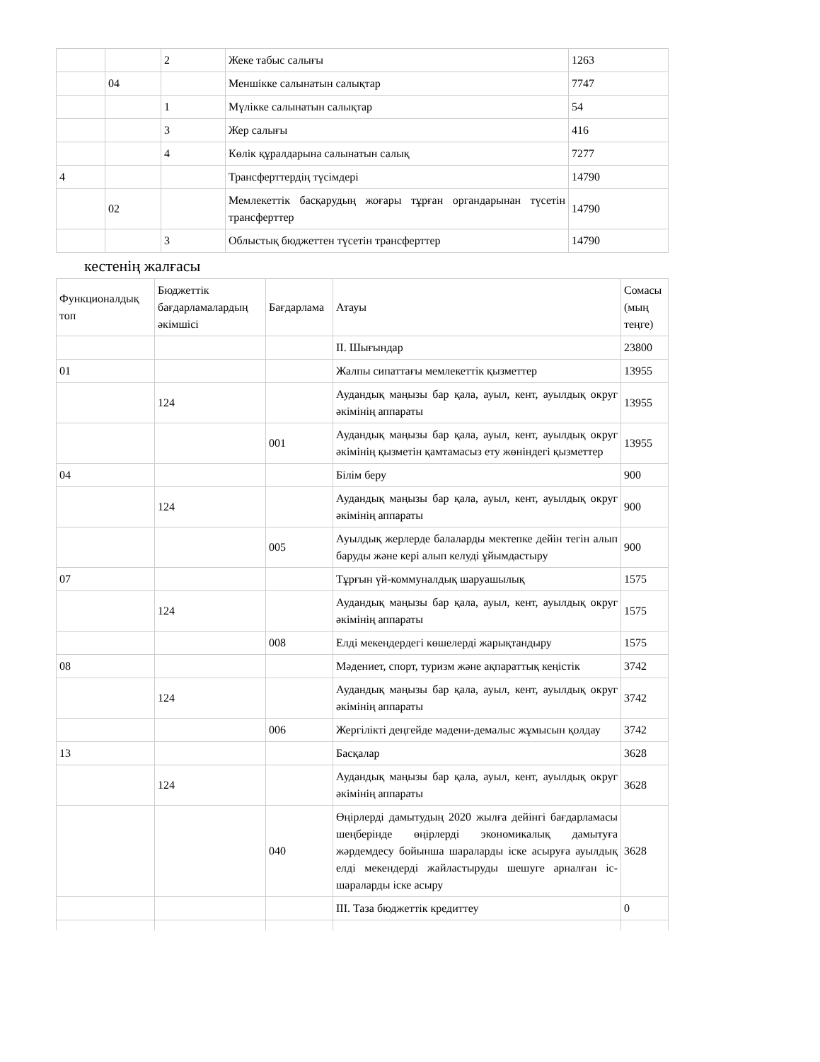| | | 2 | Жеке табыс салығы | 1263 |
| | 04 | | Меншікке салынатын салықтар | 7747 |
| | | 1 | Мүлікке салынатын салықтар | 54 |
| | | 3 | Жер салығы | 416 |
| | | 4 | Көлік құралдарына салынатын салық | 7277 |
| 4 | | | Трансферттердің түсімдері | 14790 |
| | 02 | | Мемлекеттік басқарудың жоғары тұрған органдарынан түсетін трансферттер | 14790 |
| | | 3 | Облыстық бюджеттен түсетін трансферттер | 14790 |
кестенің жалғасы
| Функционалдық топ | Бюджеттік бағдарламалардың әкімшісі | Бағдарлама | Атауы | Сомасы (мың теңге) |
| | | | II. Шығындар | 23800 |
| 01 | | | Жалпы сипаттағы мемлекеттік қызметтер | 13955 |
| | 124 | | Аудандық маңызы бар қала, ауыл, кент, ауылдық округ әкімінің аппараты | 13955 |
| | | 001 | Аудандық маңызы бар қала, ауыл, кент, ауылдық округ әкімінің қызметін қамтамасыз ету жөніндегі қызметтер | 13955 |
| 04 | | | Білім беру | 900 |
| | 124 | | Аудандық маңызы бар қала, ауыл, кент, ауылдық округ әкімінің аппараты | 900 |
| | | 005 | Ауылдық жерлерде балаларды мектепке дейін тегін алып баруды және кері алып келуді ұйымдастыру | 900 |
| 07 | | | Тұрғын үй-коммуналдық шаруашылық | 1575 |
| | 124 | | Аудандық маңызы бар қала, ауыл, кент, ауылдық округ әкімінің аппараты | 1575 |
| | | 008 | Елді мекендердегі көшелерді жарықтандыру | 1575 |
| 08 | | | Мәдениет, спорт, туризм және ақпараттық кеңістік | 3742 |
| | 124 | | Аудандық маңызы бар қала, ауыл, кент, ауылдық округ әкімінің аппараты | 3742 |
| | | 006 | Жергілікті деңгейде мәдени-демалыс жұмысын қолдау | 3742 |
| 13 | | | Басқалар | 3628 |
| | 124 | | Аудандық маңызы бар қала, ауыл, кент, ауылдық округ әкімінің аппараты | 3628 |
| | | 040 | Өңірлерді дамытудың 2020 жылға дейінгі бағдарламасы шеңберінде өңірлерді экономикалық дамытуға жәрдемдесу бойынша шараларды іске асыруға ауылдық елді мекендерді жайластыруды шешуге арналған іс-шараларды іске асыру | 3628 |
| | | | III. Таза бюджеттік кредиттеу | 0 |